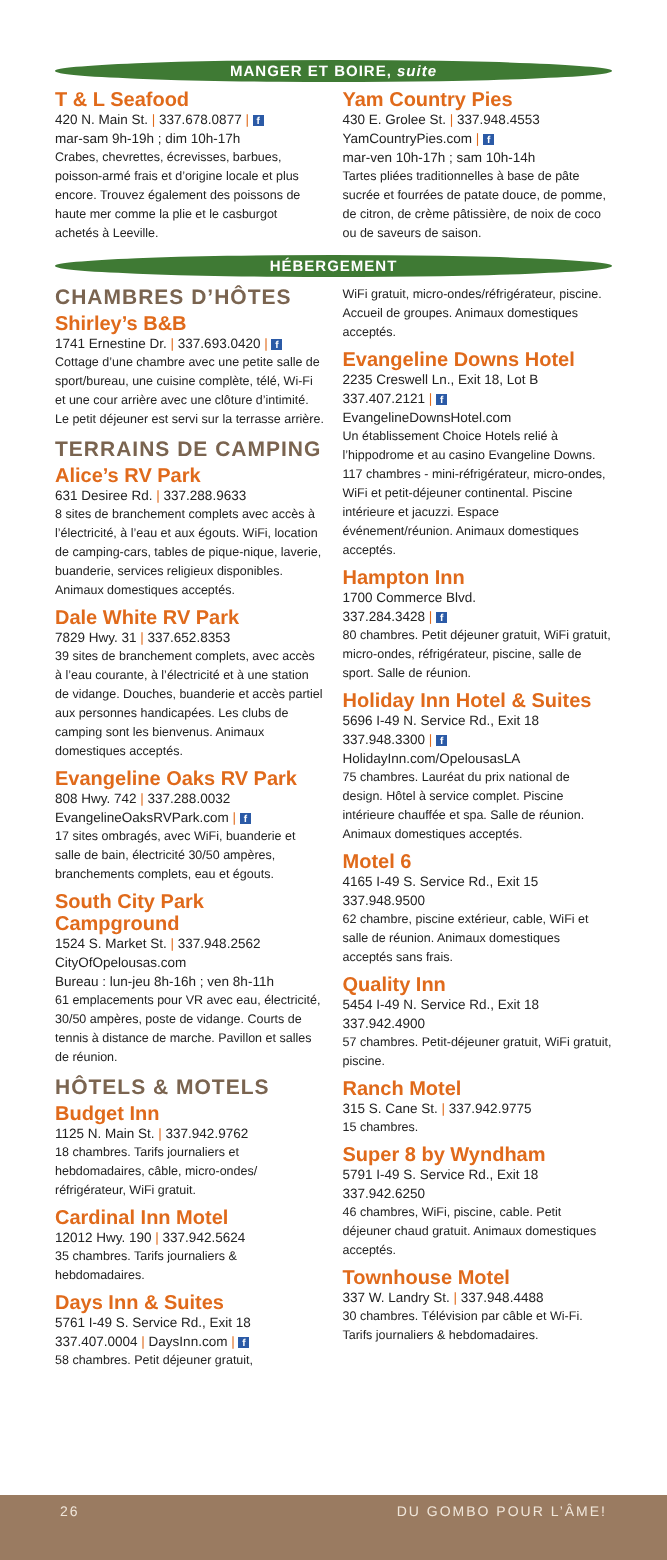MANGER ET BOIRE, suite
T & L Seafood
420 N. Main St. | 337.678.0877 | f
mar-sam 9h-19h ; dim 10h-17h
Crabes, chevrettes, écrevisses, barbues, poisson-armé frais et d’origine locale et plus encore. Trouvez également des poissons de haute mer comme la plie et le casburgot achetés à Leeville.
Yam Country Pies
430 E. Grolee St. | 337.948.4553
YamCountryPies.com | f
mar-ven 10h-17h ; sam 10h-14h
Tartes pliées traditionnelles à base de pâte sucrée et fourrées de patate douce, de pomme, de citron, de crème pâtissière, de noix de coco ou de saveurs de saison.
HÉBERGEMENT
CHAMBRES D’HÔTES
Shirley’s B&B
1741 Ernestine Dr. | 337.693.0420 | f
Cottage d’une chambre avec une petite salle de sport/bureau, une cuisine complète, télé, Wi-Fi et une cour arrière avec une clôture d’intimité. Le petit déjeuner est servi sur la terrasse arrière.
TERRAINS DE CAMPING
Alice’s RV Park
631 Desiree Rd. | 337.288.9633
8 sites de branchement complets avec accès à l’électricité, à l’eau et aux égouts. WiFi, location de camping-cars, tables de pique-nique, laverie, buanderie, services religieux disponibles. Animaux domestiques acceptés.
Dale White RV Park
7829 Hwy. 31 | 337.652.8353
39 sites de branchement complets, avec accès à l’eau courante, à l’électricité et à une station de vidange. Douches, buanderie et accès partiel aux personnes handicapées. Les clubs de camping sont les bienvenus. Animaux domestiques acceptés.
Evangeline Oaks RV Park
808 Hwy. 742 | 337.288.0032
EvangelineOaksRVPark.com | f
17 sites ombragés, avec WiFi, buanderie et salle de bain, électricité 30/50 ampères, branchements complets, eau et égouts.
South City Park Campground
1524 S. Market St. | 337.948.2562
CityOfOpelousas.com
Bureau : lun-jeu 8h-16h ; ven 8h-11h
61 emplacements pour VR avec eau, électricité, 30/50 ampères, poste de vidange. Courts de tennis à distance de marche. Pavillon et salles de réunion.
HÔTELS & MOTELS
Budget Inn
1125 N. Main St. | 337.942.9762
18 chambres. Tarifs journaliers et hebdomadaires, câble, micro-ondes/ réfrigérateur, WiFi gratuit.
Cardinal Inn Motel
12012 Hwy. 190 | 337.942.5624
35 chambres. Tarifs journaliers & hebdomadaires.
Days Inn & Suites
5761 I-49 S. Service Rd., Exit 18
337.407.0004 | DaysInn.com | f
58 chambres. Petit déjeuner gratuit,
WiFi gratuit, micro-ondes/réfrigérateur, piscine. Accueil de groupes. Animaux domestiques acceptés.
Evangeline Downs Hotel
2235 Creswell Ln., Exit 18, Lot B
337.407.2121 | f
EvangelineDownsHotel.com
Un établissement Choice Hotels relié à l’hippodrome et au casino Evangeline Downs. 117 chambres - mini-réfrigérateur, micro-ondes, WiFi et petit-déjeuner continental. Piscine intérieure et jacuzzi. Espace événement/réunion. Animaux domestiques acceptés.
Hampton Inn
1700 Commerce Blvd.
337.284.3428 | f
80 chambres. Petit déjeuner gratuit, WiFi gratuit, micro-ondes, réfrigérateur, piscine, salle de sport. Salle de réunion.
Holiday Inn Hotel & Suites
5696 I-49 N. Service Rd., Exit 18
337.948.3300 | f
HolidayInn.com/OpelousasLA
75 chambres. Lauréat du prix national de design. Hôtel à service complet. Piscine intérieure chauffée et spa. Salle de réunion. Animaux domestiques acceptés.
Motel 6
4165 I-49 S. Service Rd., Exit 15
337.948.9500
62 chambre, piscine extérieur, cable, WiFi et salle de réunion. Animaux domestiques acceptés sans frais.
Quality Inn
5454 I-49 N. Service Rd., Exit 18
337.942.4900
57 chambres. Petit-déjeuner gratuit, WiFi gratuit, piscine.
Ranch Motel
315 S. Cane St. | 337.942.9775
15 chambres.
Super 8 by Wyndham
5791 I-49 S. Service Rd., Exit 18
337.942.6250
46 chambres, WiFi, piscine, cable. Petit déjeuner chaud gratuit. Animaux domestiques acceptés.
Townhouse Motel
337 W. Landry St. | 337.948.4488
30 chambres. Télévision par câble et Wi-Fi. Tarifs journaliers & hebdomadaires.
26 DU GOMBO POUR L’ÂME!